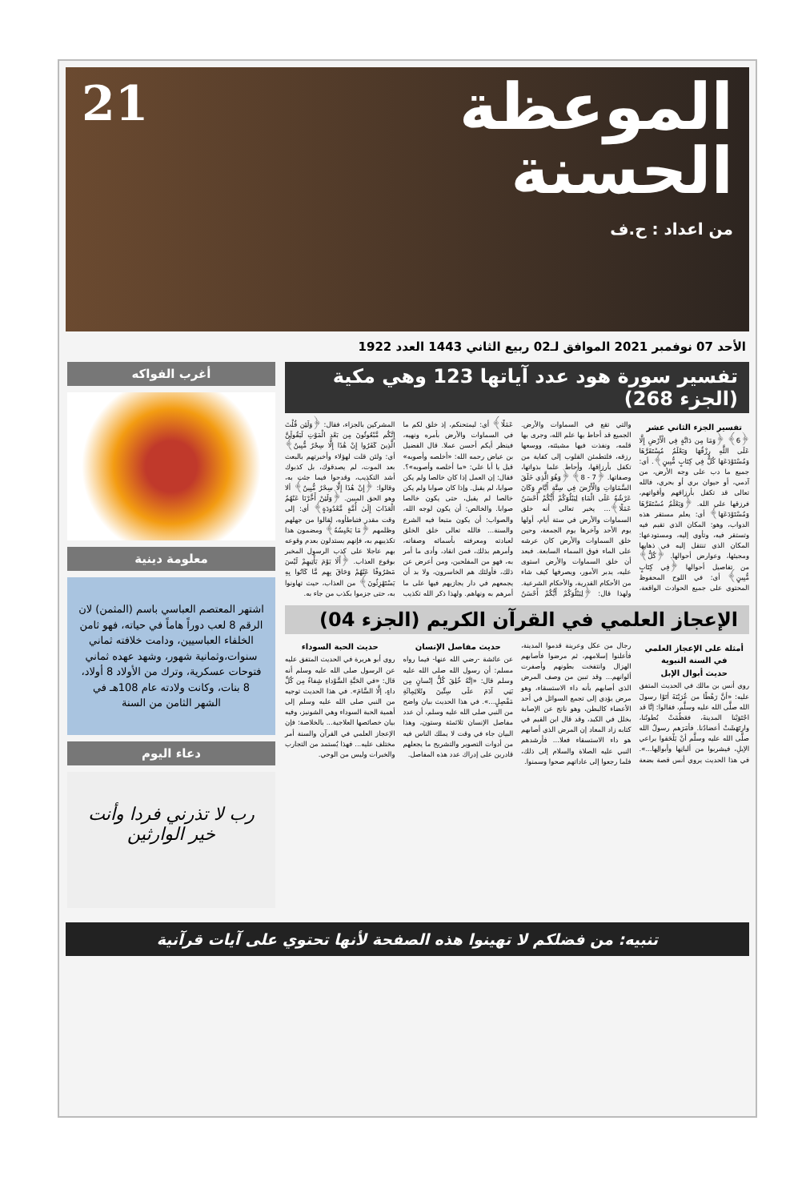الموعظة
الحسنة
من اعداد : ح.ف
21
الأحد 07 نوفمبر 2021 الموافق لـ02 ربيع الثاني 1443 العدد 1922
تفسير سورة هود عدد آياتها 123 وهي مكية (الجزء 268)
تفسير الجزء الثاني عشر
﴿6﴾ ﴿وَمَا مِن دَابَّةٍ فِي الْأَرْضِ إِلَّا عَلَى اللَّهِ رِزْقُهَا وَيَعْلَمُ مُسْتَقَرَّهَا وَمُسْتَوْدَعَهَا كُلٌّ فِي كِتَابٍ مُّبِينٍ﴾. أي: جميع ما دب على وجه الأرض، من آدمي، أو حيوان بري أو بحري، فالله تعالى قد تكفل بأرزاقهم وأقواتهم، فرزقها على الله. ﴿وَيَعْلَمُ مُسْتَقَرَّهَا وَمُسْتَوْدَعَهَا﴾ أي: يعلم مستقر هذه الدواب، وهو: المكان الذي تقيم فيه وتستقر فيه، وتأوي إليه، ومستودعها: المكان الذي تنتقل إليه في ذهابها ومجيئها، وعوارض أحوالها. ﴿كُلٌّ﴾ من تفاصيل أحوالها ﴿فِي كِتَابٍ مُّبِينٍ﴾ أي: في اللوح المحفوظ المحتوي على جميع الحوادث الواقعة، والتي تقع في السماوات والأرض. الجميع قد أحاط بها علم الله، وجرى بها قلمه، ونفذت فيها مشيئته، ووسعها رزقه، فلتطمئن القلوب إلى كفاية من تكفل بأرزاقها، وأحاط علما بذواتها، وصفاتها. ﴿7 - 8﴾ ﴿وَهُوَ الَّذِي خَلَقَ السَّمَاوَاتِ وَالْأَرْضَ فِي سِتَّةِ أَيَّامٍ وَكَانَ عَرْشُهُ عَلَى الْمَاءِ لِيَبْلُوَكُمْ أَيُّكُمْ أَحْسَنُ عَمَلًا﴾... يخبر تعالى أنه خلق السماوات والأرض في ستة أيام، أولها يوم الأحد وآخرها يوم الجمعة، وحين خلق السماوات والأرض كان عرشه على الماء فوق السماء السابعة. فبعد أن خلق السماوات والأرض استوى عليه، يدبر الأمور، ويصرفها كيف شاء من الأحكام القدرية، والأحكام الشرعية. ولهذا قال: ﴿لِيَبْلُوَكُمْ أَيُّكُمْ أَحْسَنُ عَمَلًا﴾ أي: ليمتحنكم، إذ خلق لكم ما في السماوات والأرض بأمره ونهيه، فينظر أيكم أحسن عملا. قال الفضيل بن عياض رحمه الله: «أخلصه وأصوبه» قيل يا أبا علي: «ما أخلصه وأصوبه»؟. فقال: إن العمل إذا كان خالصا ولم يكن صوابا، لم يقبل. وإذا كان صوابا ولم يكن خالصا لم يقبل، حتى يكون خالصا صوابا. والخالص: أن يكون لوجه الله، والصواب: أن يكون متبعا فيه الشرع والسنة... فالله تعالى خلق الخلق لعبادته ومعرفته بأسمائه وصفاته، وأمرهم بذلك، فمن انقاد، وأدى ما أمر به، فهو من المفلحين، ومن أعرض عن ذلك، فأولئك هم الخاسرون، ولا بد أن يجمعهم في دار يجازيهم فيها على ما أمرهم به ونهاهم. ولهذا ذكر الله تكذيب المشركين بالجزاء، فقال: ﴿وَلَئِن قُلْتَ إِنَّكُم مَّبْعُوثُونَ مِن بَعْدِ الْمَوْتِ لَيَقُولَنَّ الَّذِينَ كَفَرُوا إِنْ هَٰذَا إِلَّا سِحْرٌ مُّبِينٌ﴾ أي: ولئن قلت لهؤلاء وأخبرتهم بالبعث بعد الموت، لم يصدقوك، بل كذبوك أشد التكذيب، وقدحوا فيما جئت به، وقالوا: ﴿إِنْ هَٰذَا إِلَّا سِحْرٌ مُّبِينٌ﴾ ألا وهو الحق المبين. ﴿وَلَئِنْ أَخَّرْنَا عَنْهُمُ الْعَذَابَ إِلَىٰ أُمَّةٍ مَّعْدُودَةٍ﴾ أي: إلى وقت مقدر فتباطأوه، لقالوا من جهلهم وظلمهم ﴿مَا يَحْبِسُهُ﴾ ومضمون هذا تكذيبهم به، فإنهم يستدلون بعدم وقوعه بهم عاجلا على كذب الرسول المخبر بوقوع العذاب. ﴿أَلَا يَوْمَ يَأْتِيهِمْ لَيْسَ مَصْرُوفًا عَنْهُمْ وَحَاقَ بِهِم مَّا كَانُوا بِهِ يَسْتَهْزِئُونَ﴾ من العذاب، حيث تهاونوا به، حتى جزموا بكذب من جاء به.
الإعجاز العلمي في القرآن الكريم (الجزء 04)
أمثلة على الإعجاز العلمي في السنة النبوية
حديث أبوال الإبل
روي أنس بن مالك في الحديث المتفق عليه: «أنَّ رَهْطًا من عُرَيْنَةَ أتَوْا رسولَ الله صلَّى الله عليه وسلَّم، فقالوا: إنَّا قد اجْتَوَيْنا المدينةَ، فعَظُمَتْ بُطونُنا، وارتَهَشَتْ أعضادُنا. فأمَرَهم رسولُ الله صلَّى الله عليه وسلَّم أنْ يَلْحَقوا براعي الإبلِ، فيشربوا من ألبانِها وأبوالِها...». في هذا الحديث يروي أنس قصة بضعة رجال من عكل وعرينة قدموا المدينة، فأعلنوا إسلامهم، ثم مرضوا فأصابهم الهزال وانتفخت بطونهم وأصفرت ألوانهم... وقد تبين من وصف المرض الذي أصابهم بأنه داء الاستسقاء، وهو مرض يؤدي إلى تجمع السوائل في أحد الأعضاء كالبطن، وهو ناتج عن الإصابة بخلل في الكبد، وقد قال ابن القيم في كتابه زاد المعاد إن المرض الذي أصابهم هو داء الاستسقاء فعلا... فأرشدهم النبي عليه الصلاة والسلام إلى ذلك، فلما رجعوا إلى عاداتهم صحوا وسمنوا.
حديث مفاصل الإنسان
عن عائشة -رضي الله عنها- فيما رواه مسلم: أن رسول الله صلى الله عليه وسلم قال: «إنَّهُ خُلِقَ كُلُّ إنْسانٍ مِن بَنِي آدَمَ علَى سِتِّينَ وثَلاثِمِائَةِ مَفْصِلٍ...». في هذا الحديث بيان واضح من النبي صلى الله عليه وسلم، أن عدد مفاصل الإنسان ثلاثمئة وستون، وهذا البيان جاء في وقت لا يملك الناس فيه من أدوات التصوير والتشريح ما يجعلهم قادرين على إدراك عدد هذه المفاصل.
حديث الحبة السوداء
روي أبو هريرة في الحديث المتفق عليه عن الرسول صلى الله عليه وسلم أنه قال: «في الحَبَّةِ السَّوْداءِ شِفاءٌ مِن كُلِّ داءٍ، إلَّا السَّامَ». في هذا الحديث توجيه من النبي صلى الله عليه وسلم إلى أهمية الحبة السوداء وهي الشونيز، وفيه بيان خصائصها العلاجية... بالخلاصة: فإن الإعجاز العلمي في القرآن والسنة أمر مختلف عليه... فهذا يُستمد من التجارب والخبرات وليس من الوحي.
أغرب الفواكه
معلومة دينية
اشتهر المعتصم العباسي باسم (المثمن) لان الرقم 8 لعب دوراً هاماً في حياته، فهو ثامن الخلفاء العباسيين، ودامت خلافته ثماني سنوات،وثمانية شهور، وشهد عهده ثماني فتوحات عسكرية، وترك من الأولاد 8 أولاد، 8 بنات، وكانت ولادته عام 108هـ في الشهر الثامن من السنة
دعاء اليوم
رب لا تذرني فردا وأنت خير الوارثين
تنبيه: من فضلكم لا تهينوا هذه الصفحة لأنها تحتوي على آيات قرآنية